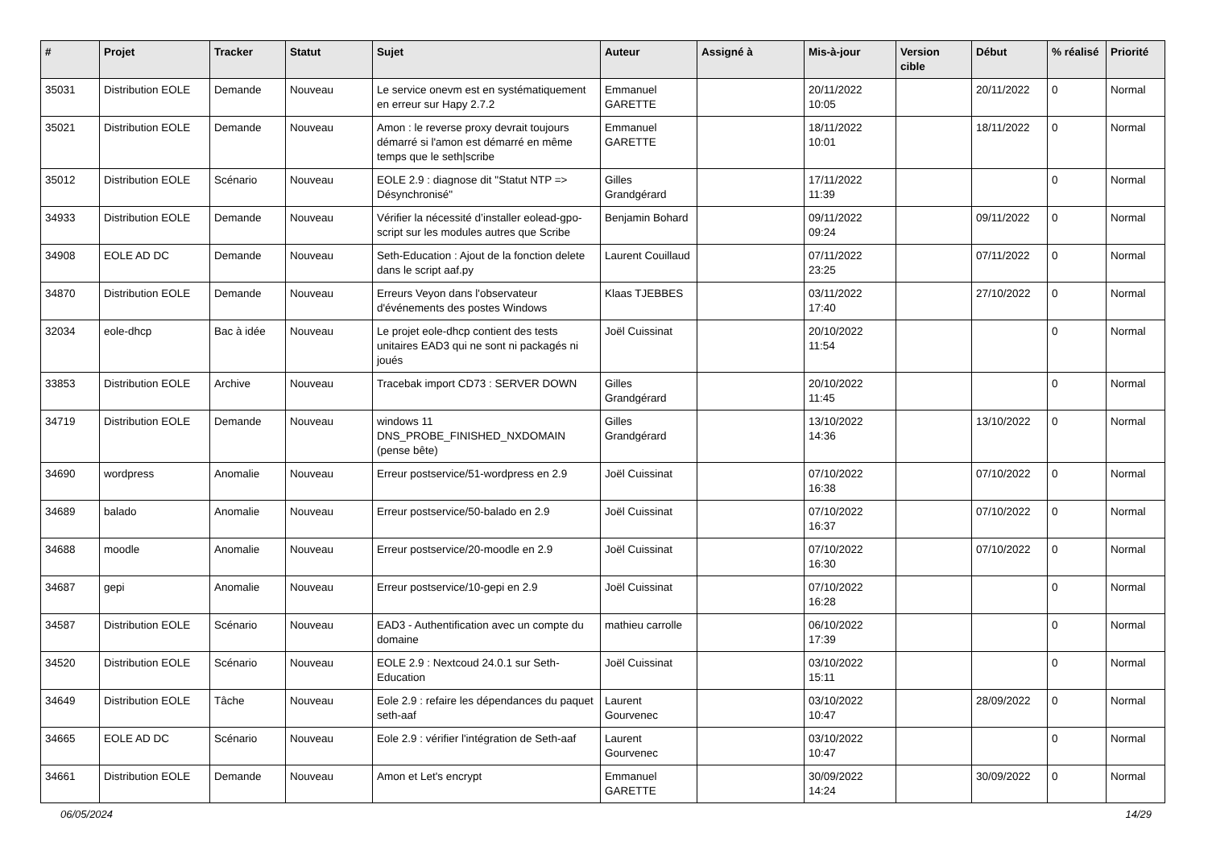| # | Projet | Tracker | Statut | Sujet | Auteur | Assigné à | Mis-à-jour | Version cible | Début | % réalisé | Priorité |
| --- | --- | --- | --- | --- | --- | --- | --- | --- | --- | --- | --- |
| 35031 | Distribution EOLE | Demande | Nouveau | Le service onevm est en systématiquement en erreur sur Hapy 2.7.2 | Emmanuel GARETTE | | 20/11/2022 10:05 | | 20/11/2022 | 0 | Normal |
| 35021 | Distribution EOLE | Demande | Nouveau | Amon : le reverse proxy devrait toujours démarré si l'amon est démarré en même temps que le seth/scribe | Emmanuel GARETTE | | 18/11/2022 10:01 | | 18/11/2022 | 0 | Normal |
| 35012 | Distribution EOLE | Scénario | Nouveau | EOLE 2.9 : diagnose dit "Statut NTP => Désynchronisé" | Gilles Grandgérard | | 17/11/2022 11:39 | | | 0 | Normal |
| 34933 | Distribution EOLE | Demande | Nouveau | Vérifier la nécessité d’installer eolead-gpo-script sur les modules autres que Scribe | Benjamin Bohard | | 09/11/2022 09:24 | | 09/11/2022 | 0 | Normal |
| 34908 | EOLE AD DC | Demande | Nouveau | Seth-Education : Ajout de la fonction delete dans le script aaf.py | Laurent Couillaud | | 07/11/2022 23:25 | | 07/11/2022 | 0 | Normal |
| 34870 | Distribution EOLE | Demande | Nouveau | Erreurs Veyon dans l'observateur d'événements des postes Windows | Klaas TJEBBES | | 03/11/2022 17:40 | | 27/10/2022 | 0 | Normal |
| 32034 | eole-dhcp | Bac à idée | Nouveau | Le projet eole-dhcp contient des tests unitaires EAD3 qui ne sont ni packagés ni joués | Joël Cuissinat | | 20/10/2022 11:54 | | | 0 | Normal |
| 33853 | Distribution EOLE | Archive | Nouveau | Tracebak import CD73 : SERVER DOWN | Gilles Grandgérard | | 20/10/2022 11:45 | | | 0 | Normal |
| 34719 | Distribution EOLE | Demande | Nouveau | windows 11 DNS_PROBE_FINISHED_NXDOMAIN (pense bête) | Gilles Grandgérard | | 13/10/2022 14:36 | | 13/10/2022 | 0 | Normal |
| 34690 | wordpress | Anomalie | Nouveau | Erreur postservice/51-wordpress en 2.9 | Joël Cuissinat | | 07/10/2022 16:38 | | 07/10/2022 | 0 | Normal |
| 34689 | balado | Anomalie | Nouveau | Erreur postservice/50-balado en 2.9 | Joël Cuissinat | | 07/10/2022 16:37 | | 07/10/2022 | 0 | Normal |
| 34688 | moodle | Anomalie | Nouveau | Erreur postservice/20-moodle en 2.9 | Joël Cuissinat | | 07/10/2022 16:30 | | 07/10/2022 | 0 | Normal |
| 34687 | gepi | Anomalie | Nouveau | Erreur postservice/10-gepi en 2.9 | Joël Cuissinat | | 07/10/2022 16:28 | | | 0 | Normal |
| 34587 | Distribution EOLE | Scénario | Nouveau | EAD3 - Authentification avec un compte du domaine | mathieu carrolle | | 06/10/2022 17:39 | | | 0 | Normal |
| 34520 | Distribution EOLE | Scénario | Nouveau | EOLE 2.9 : Nextcoud 24.0.1 sur Seth-Education | Joël Cuissinat | | 03/10/2022 15:11 | | | 0 | Normal |
| 34649 | Distribution EOLE | Tâche | Nouveau | Eole 2.9 : refaire les dépendances du paquet seth-aaf | Laurent Gourvenec | | 03/10/2022 10:47 | | 28/09/2022 | 0 | Normal |
| 34665 | EOLE AD DC | Scénario | Nouveau | Eole 2.9 : vérifier l'intégration de Seth-aaf | Laurent Gourvenec | | 03/10/2022 10:47 | | | 0 | Normal |
| 34661 | Distribution EOLE | Demande | Nouveau | Amon et Let's encrypt | Emmanuel GARETTE | | 30/09/2022 14:24 | | 30/09/2022 | 0 | Normal |
06/05/2024 14/29